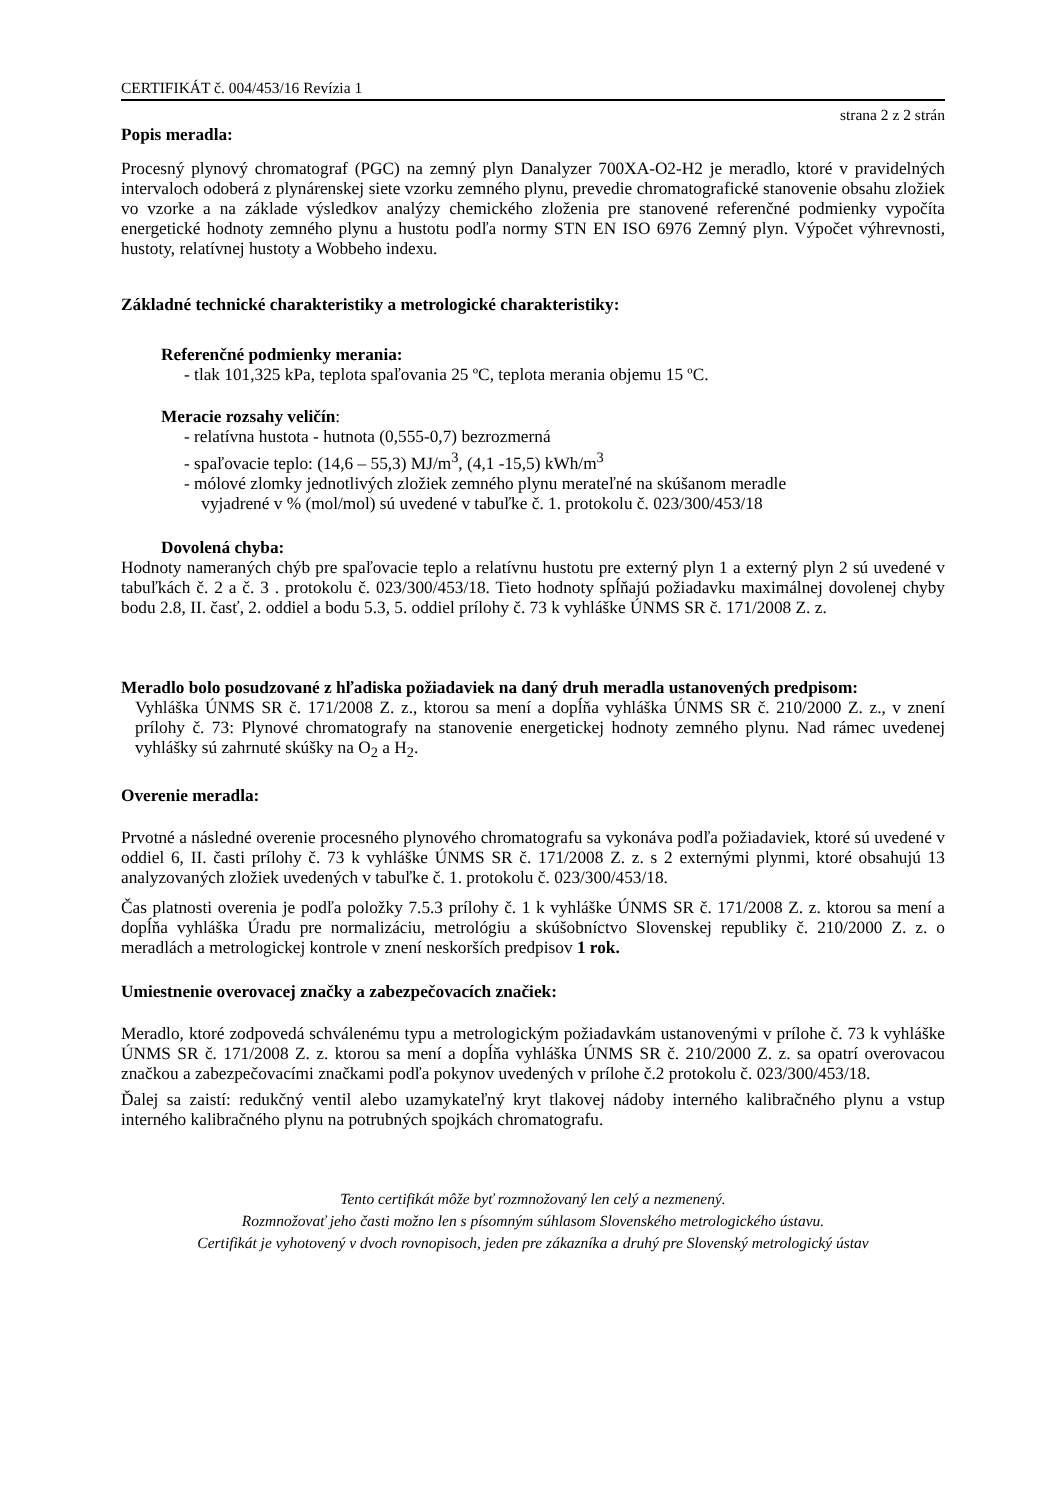CERTIFIKÁT č. 004/453/16 Revízia 1
strana 2 z 2 strán
Popis meradla:
Procesný plynový chromatograf (PGC) na zemný plyn Danalyzer 700XA-O2-H2 je meradlo, ktoré v pravidelných intervaloch odoberá z plynárenskej siete vzorku zemného plynu, prevedie chromatografické stanovenie obsahu zložiek vo vzorke a na základe výsledkov analýzy chemického zloženia pre stanovené referenčné podmienky vypočíta energetické hodnoty zemného plynu a hustotu podľa normy STN EN ISO 6976 Zemný plyn. Výpočet výhrevnosti, hustoty, relatívnej hustoty a Wobbeho indexu.
Základné technické charakteristiky a metrologické charakteristiky:
Referenčné podmienky merania:
- tlak 101,325 kPa, teplota spaľovania 25 ºC, teplota merania objemu 15 ºC.
Meracie rozsahy veličín:
- relatívna hustota - hutnota (0,555-0,7) bezrozmerná
- spaľovacie teplo: (14,6 – 55,3) MJ/m<sup>3</sup>, (4,1 -15,5) kWh/m<sup>3</sup>
- mólové zlomky jednotlivých zložiek zemného plynu merateľné na skúšanom meradle
vyjadrené v % (mol/mol) sú uvedené v tabuľke č. 1. protokolu č. 023/300/453/18
Dovolená chyba:
Hodnoty nameraných chýb pre spaľovacie teplo a relatívnu hustotu pre externý plyn 1 a externý plyn 2 sú uvedené v tabuľkách č. 2 a č. 3 . protokolu č. 023/300/453/18. Tieto hodnoty spĺňajú požiadavku maximálnej dovolenej chyby bodu 2.8, II. časť, 2. oddiel a bodu 5.3, 5. oddiel prílohy č. 73 k vyhláške ÚNMS SR č. 171/2008 Z. z.
Meradlo bolo posudzované z hľadiska požiadaviek na daný druh meradla ustanovených predpisom:
Vyhláška ÚNMS SR č. 171/2008 Z. z., ktorou sa mení a dopĺňa vyhláška ÚNMS SR č. 210/2000 Z. z., v znení prílohy č. 73: Plynové chromatografy na stanovenie energetickej hodnoty zemného plynu. Nad rámec uvedenej vyhlášky sú zahrnuté skúšky na O<sub>2</sub> a H<sub>2</sub>.
Overenie meradla:
Prvotné a následné overenie procesného plynového chromatografu sa vykonáva podľa požiadaviek, ktoré sú uvedené v oddiel 6, II. časti prílohy č. 73 k vyhláške ÚNMS SR č. 171/2008 Z. z. s 2 externými plynmi, ktoré obsahujú 13 analyzovaných zložiek uvedených v tabuľke č. 1. protokolu č. 023/300/453/18.
Čas platnosti overenia je podľa položky 7.5.3 prílohy č. 1 k vyhláške ÚNMS SR č. 171/2008 Z. z. ktorou sa mení a dopĺňa vyhláška Úradu pre normalizáciu, metrológiu a skúšobníctvo Slovenskej republiky č. 210/2000 Z. z. o meradlách a metrologickej kontrole v znení neskorších predpisov 1 rok.
Umiestnenie overovacej značky a zabezpečovacích značiek:
Meradlo, ktoré zodpovedá schválenému typu a metrologickým požiadavkám ustanovenými v prílohe č. 73 k vyhláške ÚNMS SR č. 171/2008 Z. z. ktorou sa mení a dopĺňa vyhláška ÚNMS SR č. 210/2000 Z. z. sa opatrí overovacou značkou a zabezpečovacími značkami podľa pokynov uvedených v prílohe č.2 protokolu č. 023/300/453/18.
Ďalej sa zaistí: redukčný ventil alebo uzamykateľný kryt tlakovej nádoby interného kalibračného plynu a vstup interného kalibračného plynu na potrubných spojkách chromatografu.
Tento certifikát môže byť rozmnožovaný len celý a nezmenený.
Rozmnožovať jeho časti možno len s písomným súhlasom Slovenského metrologického ústavu.
Certifikát je vyhotovený v dvoch rovnopisoch, jeden pre zákazníka a druhý pre Slovenský metrologický ústav